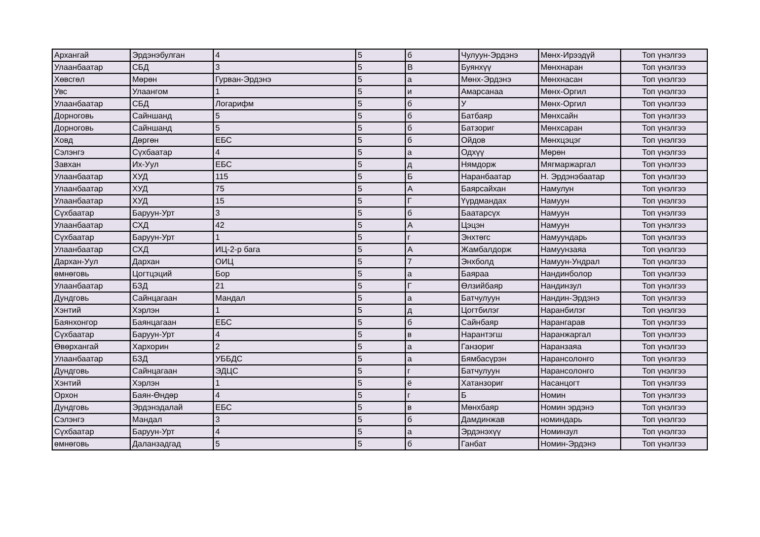| Архангай | Эрдэнэбулган | 4 | 5 | б | Чулуун-Эрдэнэ | Мөнх-Ирээдүй | Топ үнэлгээ |
| Улаанбаатар | СБД | 3 | 5 | В | Буянхүү | Мөнхнаран | Топ үнэлгээ |
| Хөвсгөл | Мөрөн | Гурван-Эрдэнэ | 5 | а | Мөнх-Эрдэнэ | Мөнхнасан | Топ үнэлгээ |
| Увс | Улаангом | 1 | 5 | и | Амарсанаа | Мөнх-Оргил | Топ үнэлгээ |
| Улаанбаатар | СБД | Логарифм | 5 | б | У | Мөнх-Оргил | Топ үнэлгээ |
| Дорноговь | Сайншанд | 5 | 5 | б | Батбаяр | Мөнхсайн | Топ үнэлгээ |
| Дорноговь | Сайншанд | 5 | 5 | б | Батзориг | Мөнхсаран | Топ үнэлгээ |
| Ховд | Дөргөн | ЕБС | 5 | б | Ойдов | Мөнхцэцэг | Топ үнэлгээ |
| Сэлэнгэ | Сүхбаатар | 4 | 5 | а | Одхүү | Мөрөн | Топ үнэлгээ |
| Завхан | Их-Уул | ЕБС | 5 | д | Нямдорж | Мягмаржаргал | Топ үнэлгээ |
| Улаанбаатар | ХУД | 115 | 5 | Б | Наранбаатар | Н. Эрдэнэбаатар | Топ үнэлгээ |
| Улаанбаатар | ХУД | 75 | 5 | А | Баярсайхан | Намулун | Топ үнэлгээ |
| Улаанбаатар | ХУД | 15 | 5 | Г | Үүрдмандах | Намуун | Топ үнэлгээ |
| Сүхбаатар | Баруун-Урт | 3 | 5 | б | Баатарсүх | Намуун | Топ үнэлгээ |
| Улаанбаатар | СХД | 42 | 5 | А | Цэцэн | Намуун | Топ үнэлгээ |
| Сүхбаатар | Баруун-Урт | 1 | 5 | г | Энхтөгс | Намуундарь | Топ үнэлгээ |
| Улаанбаатар | СХД | ИЦ-2-р бага | 5 | А | Жамбалдорж | Намуунзаяа | Топ үнэлгээ |
| Дархан-Уул | Дархан | ОИЦ | 5 | 7 | Энхболд | Намуун-Ундрал | Топ үнэлгээ |
| өмнөговь | Цогтцэций | Бор | 5 | а | Баяраа | Нандинболор | Топ үнэлгээ |
| Улаанбаатар | БЗД | 21 | 5 | Г | Өлзийбаяр | Нандинзул | Топ үнэлгээ |
| Дундговь | Сайнцагаан | Мандал | 5 | а | Батчулуун | Нандин-Эрдэнэ | Топ үнэлгээ |
| Хэнтий | Хэрлэн | 1 | 5 | д | Цогтбилэг | Наранбилэг | Топ үнэлгээ |
| Баянхонгор | Баянцагаан | ЕБС | 5 | б | Сайнбаяр | Нарангарав | Топ үнэлгээ |
| Сүхбаатар | Баруун-Урт | 4 | 5 | в | Нарантэгш | Наранжаргал | Топ үнэлгээ |
| Өвөрхангай | Хархорин | 2 | 5 | а | Ганзориг | Наранзаяа | Топ үнэлгээ |
| Улаанбаатар | БЗД | УББДС | 5 | а | Бямбасүрэн | Нарансолонго | Топ үнэлгээ |
| Дундговь | Сайнцагаан | ЭДЦС | 5 | г | Батчулуун | Нарансолонго | Топ үнэлгээ |
| Хэнтий | Хэрлэн | 1 | 5 | ё | Хатанзориг | Насанцогт | Топ үнэлгээ |
| Орхон | Баян-Өндөр | 4 | 5 | г | Б | Номин | Топ үнэлгээ |
| Дундговь | Эрдэнэдалай | ЕБС | 5 | в | Мөнхбаяр | Номин эрдэнэ | Топ үнэлгээ |
| Сэлэнгэ | Мандал | 3 | 5 | б | Дамдинжав | номиндарь | Топ үнэлгээ |
| Сүхбаатар | Баруун-Урт | 4 | 5 | а | Эрдэнэхүү | Номинзул | Топ үнэлгээ |
| өмнөговь | Даланзадгад | 5 | 5 | б | Ганбат | Номин-Эрдэнэ | Топ үнэлгээ |